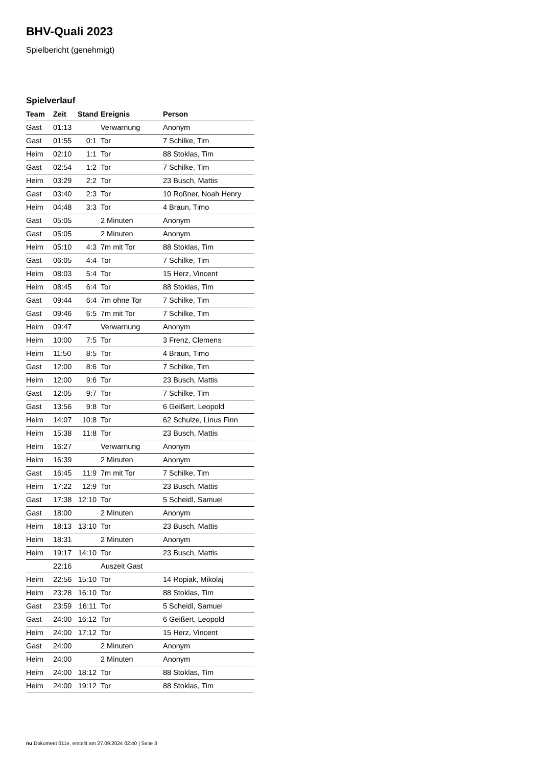BHV-Quali 2023
Spielbericht (genehmigt)
Spielverlauf
| Team | Zeit | Stand | Ereignis | Person |
| --- | --- | --- | --- | --- |
| Gast | 01:13 | | Verwarnung | Anonym |
| Gast | 01:55 | 0:1 | Tor | 7 Schilke, Tim |
| Heim | 02:10 | 1:1 | Tor | 88 Stoklas, Tim |
| Gast | 02:54 | 1:2 | Tor | 7 Schilke, Tim |
| Heim | 03:29 | 2:2 | Tor | 23 Busch, Mattis |
| Gast | 03:40 | 2:3 | Tor | 10 Roßner, Noah Henry |
| Heim | 04:48 | 3:3 | Tor | 4 Braun, Timo |
| Gast | 05:05 | | 2 Minuten | Anonym |
| Gast | 05:05 | | 2 Minuten | Anonym |
| Heim | 05:10 | 4:3 | 7m mit Tor | 88 Stoklas, Tim |
| Gast | 06:05 | 4:4 | Tor | 7 Schilke, Tim |
| Heim | 08:03 | 5:4 | Tor | 15 Herz, Vincent |
| Heim | 08:45 | 6:4 | Tor | 88 Stoklas, Tim |
| Gast | 09:44 | 6:4 | 7m ohne Tor | 7 Schilke, Tim |
| Gast | 09:46 | 6:5 | 7m mit Tor | 7 Schilke, Tim |
| Heim | 09:47 | | Verwarnung | Anonym |
| Heim | 10:00 | 7:5 | Tor | 3 Frenz, Clemens |
| Heim | 11:50 | 8:5 | Tor | 4 Braun, Timo |
| Gast | 12:00 | 8:6 | Tor | 7 Schilke, Tim |
| Heim | 12:00 | 9:6 | Tor | 23 Busch, Mattis |
| Gast | 12:05 | 9:7 | Tor | 7 Schilke, Tim |
| Gast | 13:56 | 9:8 | Tor | 6 Geißert, Leopold |
| Heim | 14:07 | 10:8 | Tor | 62 Schulze, Linus Finn |
| Heim | 15:38 | 11:8 | Tor | 23 Busch, Mattis |
| Heim | 16:27 | | Verwarnung | Anonym |
| Heim | 16:39 | | 2 Minuten | Anonym |
| Gast | 16:45 | 11:9 | 7m mit Tor | 7 Schilke, Tim |
| Heim | 17:22 | 12:9 | Tor | 23 Busch, Mattis |
| Gast | 17:38 | 12:10 | Tor | 5 Scheidl, Samuel |
| Gast | 18:00 | | 2 Minuten | Anonym |
| Heim | 18:13 | 13:10 | Tor | 23 Busch, Mattis |
| Heim | 18:31 | | 2 Minuten | Anonym |
| Heim | 19:17 | 14:10 | Tor | 23 Busch, Mattis |
| | 22:16 | | Auszeit Gast | |
| Heim | 22:56 | 15:10 | Tor | 14 Ropiak, Mikolaj |
| Heim | 23:28 | 16:10 | Tor | 88 Stoklas, Tim |
| Gast | 23:59 | 16:11 | Tor | 5 Scheidl, Samuel |
| Gast | 24:00 | 16:12 | Tor | 6 Geißert, Leopold |
| Heim | 24:00 | 17:12 | Tor | 15 Herz, Vincent |
| Gast | 24:00 | | 2 Minuten | Anonym |
| Heim | 24:00 | | 2 Minuten | Anonym |
| Heim | 24:00 | 18:12 | Tor | 88 Stoklas, Tim |
| Heim | 24:00 | 19:12 | Tor | 88 Stoklas, Tim |
nu.Dokument 011e, erstellt am 27.09.2024 02:40 | Seite 3